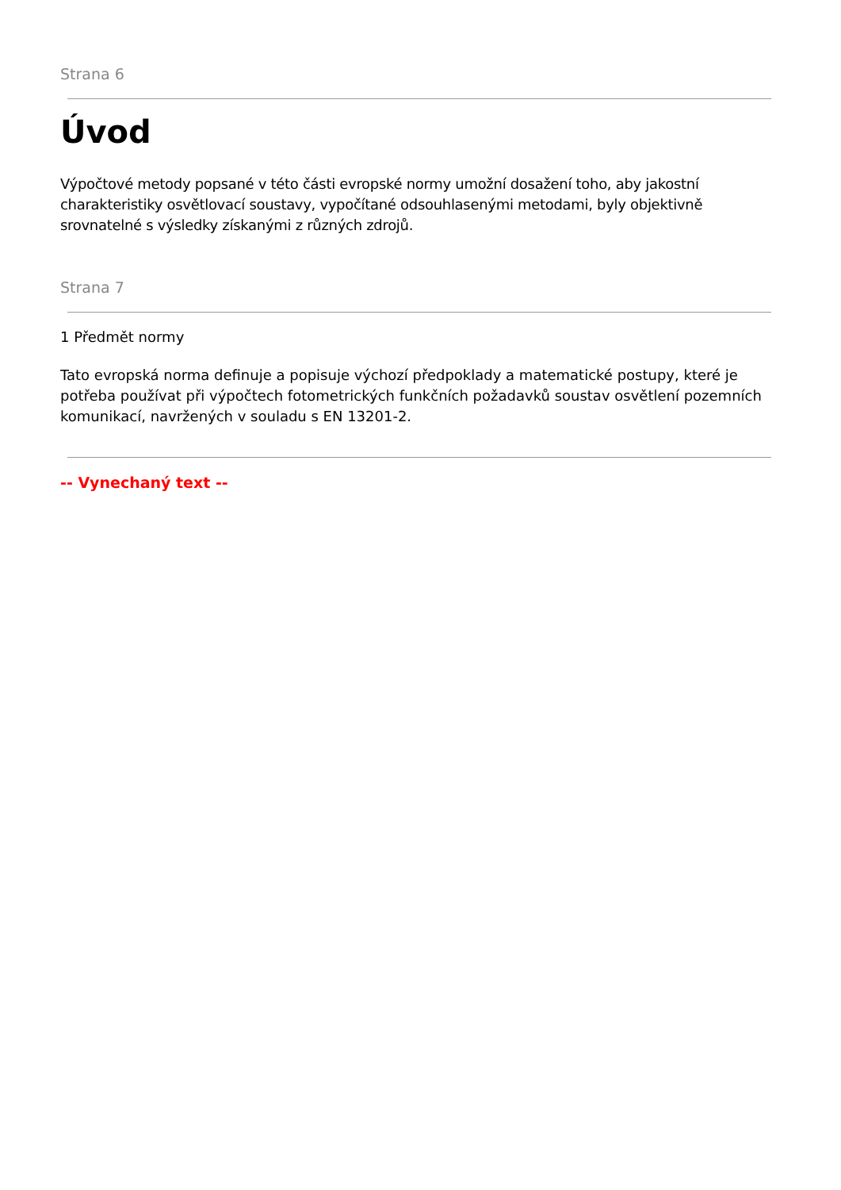Strana 6
Úvod
Výpočtové metody popsané v této části evropské normy umožní dosažení toho, aby jakostní charakteristiky osvětlovací soustavy, vypočítané odsouhlasenými metodami, byly objektivně srovnatelné s výsledky získanými z různých zdrojů.
Strana 7
1 Předmět normy
Tato evropská norma definuje a popisuje výchozí předpoklady a matematické postupy, které je potřeba používat při výpočtech fotometrických funkčních požadavků soustav osvětlení pozemních komunikací, navržených v souladu s EN 13201-2.
-- Vynechaný text --